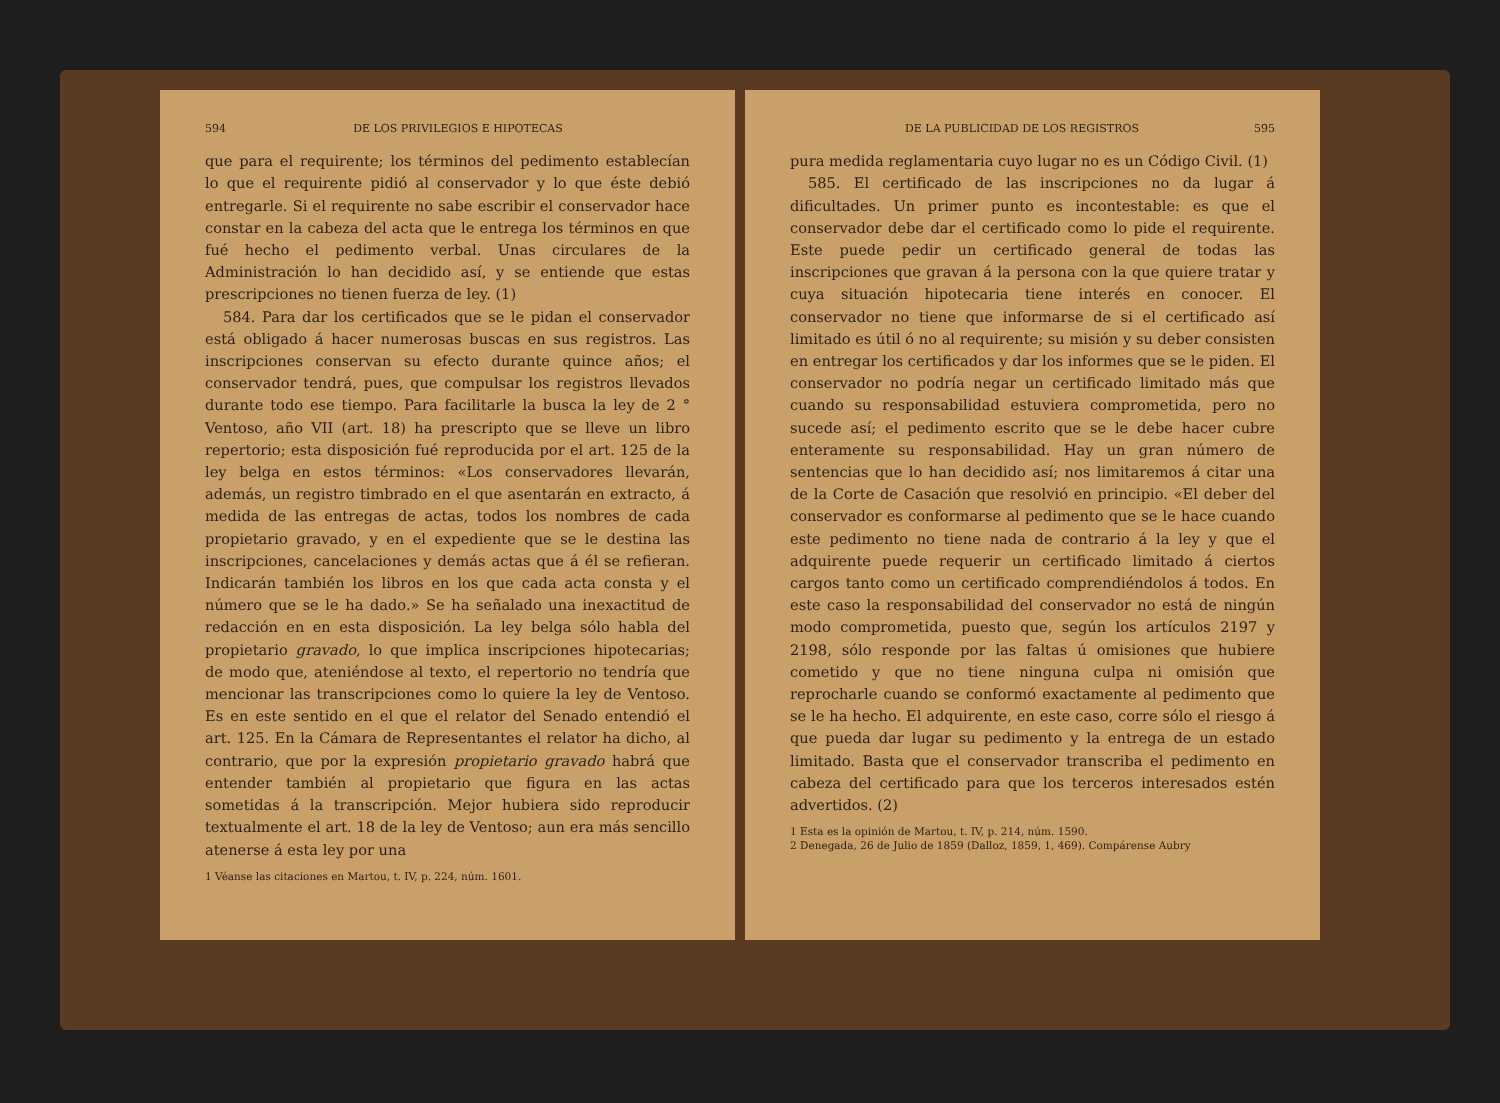594 DE LOS PRIVILEGIOS E HIPOTECAS
que para el requirente; los términos del pedimento establecían lo que el requirente pidió al conservador y lo que éste debió entregarle. Si el requirente no sabe escribir el conservador hace constar en la cabeza del acta que le entrega los términos en que fué hecho el pedimento verbal. Unas circulares de la Administración lo han decidido así, y se entiende que estas prescripciones no tienen fuerza de ley. (1)
584. Para dar los certificados que se le pidan el conservador está obligado á hacer numerosas buscas en sus registros. Las inscripciones conservan su efecto durante quince años; el conservador tendrá, pues, que compulsar los registros llevados durante todo ese tiempo. Para facilitarle la busca la ley de 2 ° Ventoso, año VII (art. 18) ha prescripto que se lleve un libro repertorio; esta disposición fué reproducida por el art. 125 de la ley belga en estos términos: «Los conservadores llevarán, además, un registro timbrado en el que asentarán en extracto, á medida de las entregas de actas, todos los nombres de cada propietario gravado, y en el expediente que se le destina las inscripciones, cancelaciones y demás actas que á él se refieran. Indicarán también los libros en los que cada acta consta y el número que se le ha dado.» Se ha señalado una inexactitud de redacción en en esta disposición. La ley belga sólo habla del propietario gravado, lo que implica inscripciones hipotecarias; de modo que, ateniéndose al texto, el repertorio no tendría que mencionar las transcripciones como lo quiere la ley de Ventoso. Es en este sentido en el que el relator del Senado entendió el art. 125. En la Cámara de Representantes el relator ha dicho, al contrario, que por la expresión propietario gravado habrá que entender también al propietario que figura en las actas sometidas á la transcripción. Mejor hubiera sido reproducir textualmente el art. 18 de la ley de Ventoso; aun era más sencillo atenerse á esta ley por una
1 Véanse las citaciones en Martou, t. IV, p. 224, núm. 1601.
DE LA PUBLICIDAD DE LOS REGISTROS 595
pura medida reglamentaria cuyo lugar no es un Código Civil. (1)
585. El certificado de las inscripciones no da lugar á dificultades. Un primer punto es incontestable: es que el conservador debe dar el certificado como lo pide el requirente. Este puede pedir un certificado general de todas las inscripciones que gravan á la persona con la que quiere tratar y cuya situación hipotecaria tiene interés en conocer. El conservador no tiene que informarse de si el certificado así limitado es útil ó no al requirente; su misión y su deber consisten en entregar los certificados y dar los informes que se le piden. El conservador no podría negar un certificado limitado más que cuando su responsabilidad estuviera comprometida, pero no sucede así; el pedimento escrito que se le debe hacer cubre enteramente su responsabilidad. Hay un gran número de sentencias que lo han decidido así; nos limitaremos á citar una de la Corte de Casación que resolvió en principio. «El deber del conservador es conformarse al pedimento que se le hace cuando este pedimento no tiene nada de contrario á la ley y que el adquirente puede requerir un certificado limitado á ciertos cargos tanto como un certificado comprendiéndolos á todos. En este caso la responsabilidad del conservador no está de ningún modo comprometida, puesto que, según los artículos 2197 y 2198, sólo responde por las faltas ú omisiones que hubiere cometido y que no tiene ninguna culpa ni omisión que reprocharle cuando se conformó exactamente al pedimento que se le ha hecho. El adquirente, en este caso, corre sólo el riesgo á que pueda dar lugar su pedimento y la entrega de un estado limitado. Basta que el conservador transcriba el pedimento en cabeza del certificado para que los terceros interesados estén advertidos. (2)
1 Esta es la opinión de Martou, t. IV, p. 214, núm. 1590.
2 Denegada, 26 de Julio de 1859 (Dalloz, 1859, 1, 469). Compárense Aubry